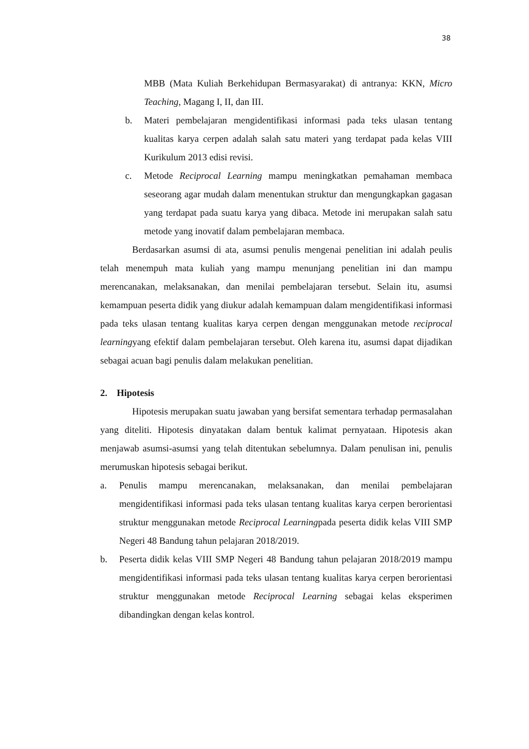38
MBB (Mata Kuliah Berkehidupan Bermasyarakat) di antranya: KKN, Micro Teaching, Magang I, II, dan III.
b. Materi pembelajaran mengidentifikasi informasi pada teks ulasan tentang kualitas karya cerpen adalah salah satu materi yang terdapat pada kelas VIII Kurikulum 2013 edisi revisi.
c. Metode Reciprocal Learning mampu meningkatkan pemahaman membaca seseorang agar mudah dalam menentukan struktur dan mengungkapkan gagasan yang terdapat pada suatu karya yang dibaca. Metode ini merupakan salah satu metode yang inovatif dalam pembelajaran membaca.
Berdasarkan asumsi di ata, asumsi penulis mengenai penelitian ini adalah peulis telah menempuh mata kuliah yang mampu menunjang penelitian ini dan mampu merencanakan, melaksanakan, dan menilai pembelajaran tersebut. Selain itu, asumsi kemampuan peserta didik yang diukur adalah kemampuan dalam mengidentifikasi informasi pada teks ulasan tentang kualitas karya cerpen dengan menggunakan metode reciprocal learningyang efektif dalam pembelajaran tersebut. Oleh karena itu, asumsi dapat dijadikan sebagai acuan bagi penulis dalam melakukan penelitian.
2. Hipotesis
Hipotesis merupakan suatu jawaban yang bersifat sementara terhadap permasalahan yang diteliti. Hipotesis dinyatakan dalam bentuk kalimat pernyataan. Hipotesis akan menjawab asumsi-asumsi yang telah ditentukan sebelumnya. Dalam penulisan ini, penulis merumuskan hipotesis sebagai berikut.
a. Penulis mampu merencanakan, melaksanakan, dan menilai pembelajaran mengidentifikasi informasi pada teks ulasan tentang kualitas karya cerpen berorientasi struktur menggunakan metode Reciprocal Learningpada peserta didik kelas VIII SMP Negeri 48 Bandung tahun pelajaran 2018/2019.
b. Peserta didik kelas VIII SMP Negeri 48 Bandung tahun pelajaran 2018/2019 mampu mengidentifikasi informasi pada teks ulasan tentang kualitas karya cerpen berorientasi struktur menggunakan metode Reciprocal Learning sebagai kelas eksperimen dibandingkan dengan kelas kontrol.